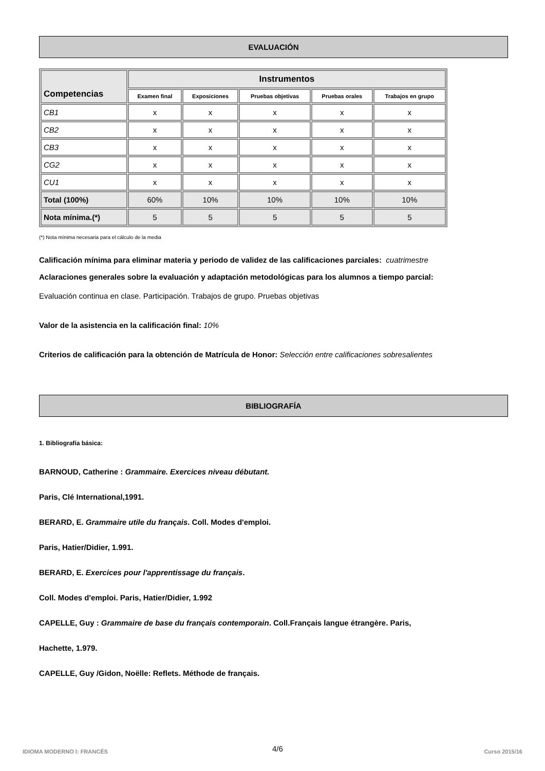EVALUACIÓN
| Competencias | Instrumentos | | | | |
| --- | --- | --- | --- | --- | --- |
| | Examen final | Exposiciones | Pruebas objetivas | Pruebas orales | Trabajos en grupo |
| CB1 | x | x | x | x | x |
| CB2 | x | x | x | x | x |
| CB3 | x | x | x | x | x |
| CG2 | x | x | x | x | x |
| CU1 | x | x | x | x | x |
| Total (100%) | 60% | 10% | 10% | 10% | 10% |
| Nota mínima.(*) | 5 | 5 | 5 | 5 | 5 |
(*) Nota mínima necesaria para el cálculo de la media
Calificación mínima para eliminar materia y periodo de validez de las calificaciones parciales: cuatrimestre
Aclaraciones generales sobre la evaluación y adaptación metodológicas para los alumnos a tiempo parcial:
Evaluación continua en clase. Participación. Trabajos de grupo. Pruebas objetivas
Valor de la asistencia en la calificación final: 10%
Criterios de calificación para la obtención de Matrícula de Honor: Selección entre calificaciones sobresalientes
BIBLIOGRAFÍA
1. Bibliografía básica:
BARNOUD, Catherine : Grammaire. Exercices niveau débutant.
Paris, Clé International,1991.
BERARD, E. Grammaire utile du français. Coll. Modes d'emploi.
Paris, Hatier/Didier, 1.991.
BERARD, E. Exercices pour l'apprentissage du français.
Coll. Modes d'emploi. Paris, Hatier/Didier, 1.992
CAPELLE, Guy : Grammaire de base du français contemporain. Coll.Français langue étrangère. Paris,
Hachette, 1.979.
CAPELLE, Guy /Gidon, Noëlle: Reflets. Méthode de français.
4/6
IDIOMA MODERNO I: FRANCÉS Curso 2015/16